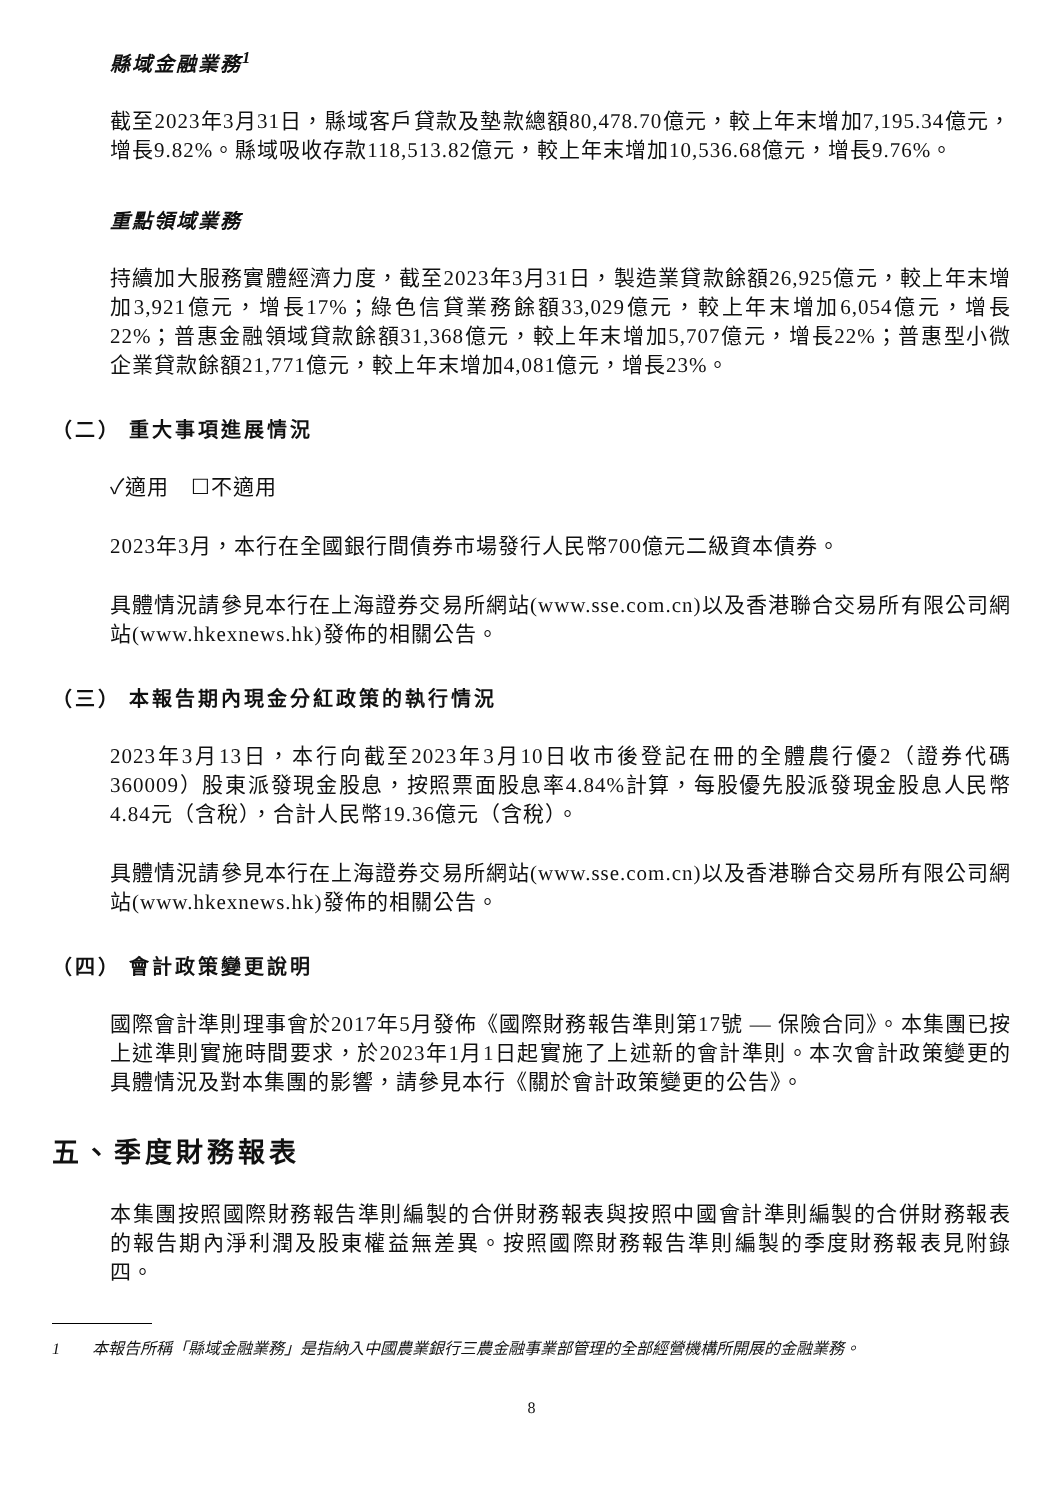縣域金融業務<sup>1</sup>
截至2023年3月31日，縣域客戶貸款及墊款總額80,478.70億元，較上年末增加7,195.34億元，增長9.82%。縣域吸收存款118,513.82億元，較上年末增加10,536.68億元，增長9.76%。
重點領域業務
持續加大服務實體經濟力度，截至2023年3月31日，製造業貸款餘額26,925億元，較上年末增加3,921億元，增長17%；綠色信貸業務餘額33,029億元，較上年末增加6,054億元，增長22%；普惠金融領域貸款餘額31,368億元，較上年末增加5,707億元，增長22%；普惠型小微企業貸款餘額21,771億元，較上年末增加4,081億元，增長23%。
（二） 重大事項進展情況
✓適用　☐不適用
2023年3月，本行在全國銀行間債券市場發行人民幣700億元二級資本債券。
具體情況請參見本行在上海證券交易所網站(www.sse.com.cn)以及香港聯合交易所有限公司網站(www.hkexnews.hk)發佈的相關公告。
（三） 本報告期內現金分紅政策的執行情況
2023年3月13日，本行向截至2023年3月10日收市後登記在冊的全體農行優2（證券代碼360009）股東派發現金股息，按照票面股息率4.84%計算，每股優先股派發現金股息人民幣4.84元（含稅），合計人民幣19.36億元（含稅）。
具體情況請參見本行在上海證券交易所網站(www.sse.com.cn)以及香港聯合交易所有限公司網站(www.hkexnews.hk)發佈的相關公告。
（四） 會計政策變更說明
國際會計準則理事會於2017年5月發佈《國際財務報告準則第17號 — 保險合同》。本集團已按上述準則實施時間要求，於2023年1月1日起實施了上述新的會計準則。本次會計政策變更的具體情況及對本集團的影響，請參見本行《關於會計政策變更的公告》。
五、季度財務報表
本集團按照國際財務報告準則編製的合併財務報表與按照中國會計準則編製的合併財務報表的報告期內淨利潤及股東權益無差異。按照國際財務報告準則編製的季度財務報表見附錄四。
1　　本報告所稱「縣域金融業務」是指納入中國農業銀行三農金融事業部管理的全部經營機構所開展的金融業務。
8